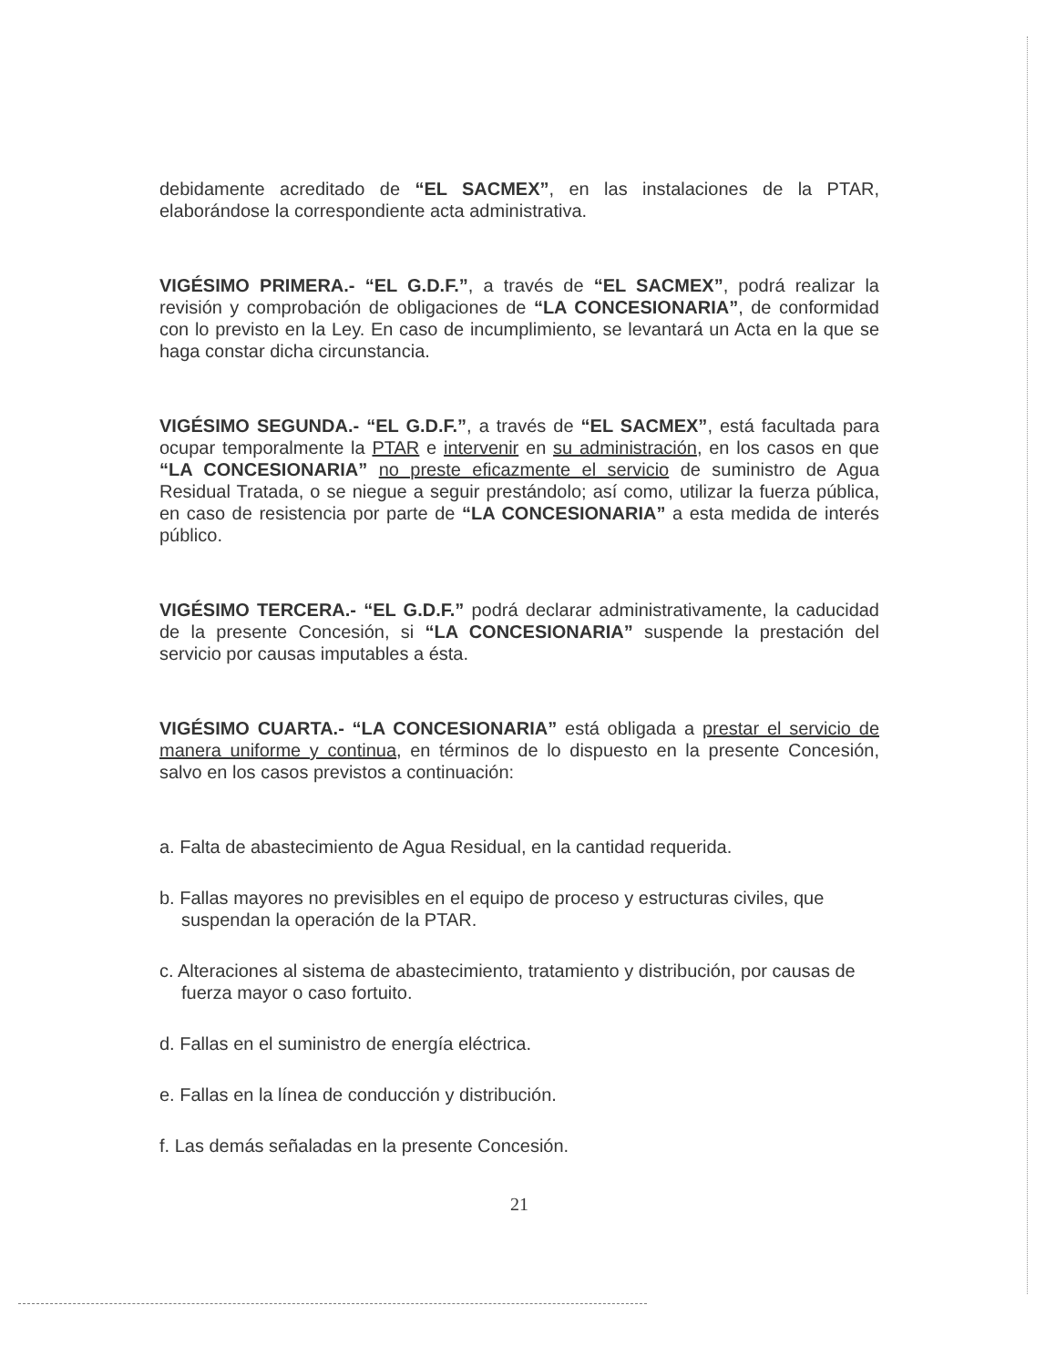debidamente acreditado de “EL SACMEX”, en las instalaciones de la PTAR, elaborándose la correspondiente acta administrativa.
VIGÉSIMO PRIMERA.- “EL G.D.F.”, a través de “EL SACMEX”, podrá realizar la revisión y comprobación de obligaciones de “LA CONCESIONARIA”, de conformidad con lo previsto en la Ley. En caso de incumplimiento, se levantará un Acta en la que se haga constar dicha circunstancia.
VIGÉSIMO SEGUNDA.- “EL G.D.F.”, a través de “EL SACMEX”, está facultada para ocupar temporalmente la PTAR e intervenir en su administración, en los casos en que “LA CONCESIONARIA” no preste eficazmente el servicio de suministro de Agua Residual Tratada, o se niegue a seguir prestándolo; así como, utilizar la fuerza pública, en caso de resistencia por parte de “LA CONCESIONARIA” a esta medida de interés público.
VIGÉSIMO TERCERA.- “EL G.D.F.” podrá declarar administrativamente, la caducidad de la presente Concesión, si “LA CONCESIONARIA” suspende la prestación del servicio por causas imputables a ésta.
VIGÉSIMO CUARTA.- “LA CONCESIONARIA” está obligada a prestar el servicio de manera uniforme y continua, en términos de lo dispuesto en la presente Concesión, salvo en los casos previstos a continuación:
a. Falta de abastecimiento de Agua Residual, en la cantidad requerida.
b. Fallas mayores no previsibles en el equipo de proceso y estructuras civiles, que suspendan la operación de la PTAR.
c. Alteraciones al sistema de abastecimiento, tratamiento y distribución, por causas de fuerza mayor o caso fortuito.
d. Fallas en el suministro de energía eléctrica.
e. Fallas en la línea de conducción y distribución.
f. Las demás señaladas en la presente Concesión.
21